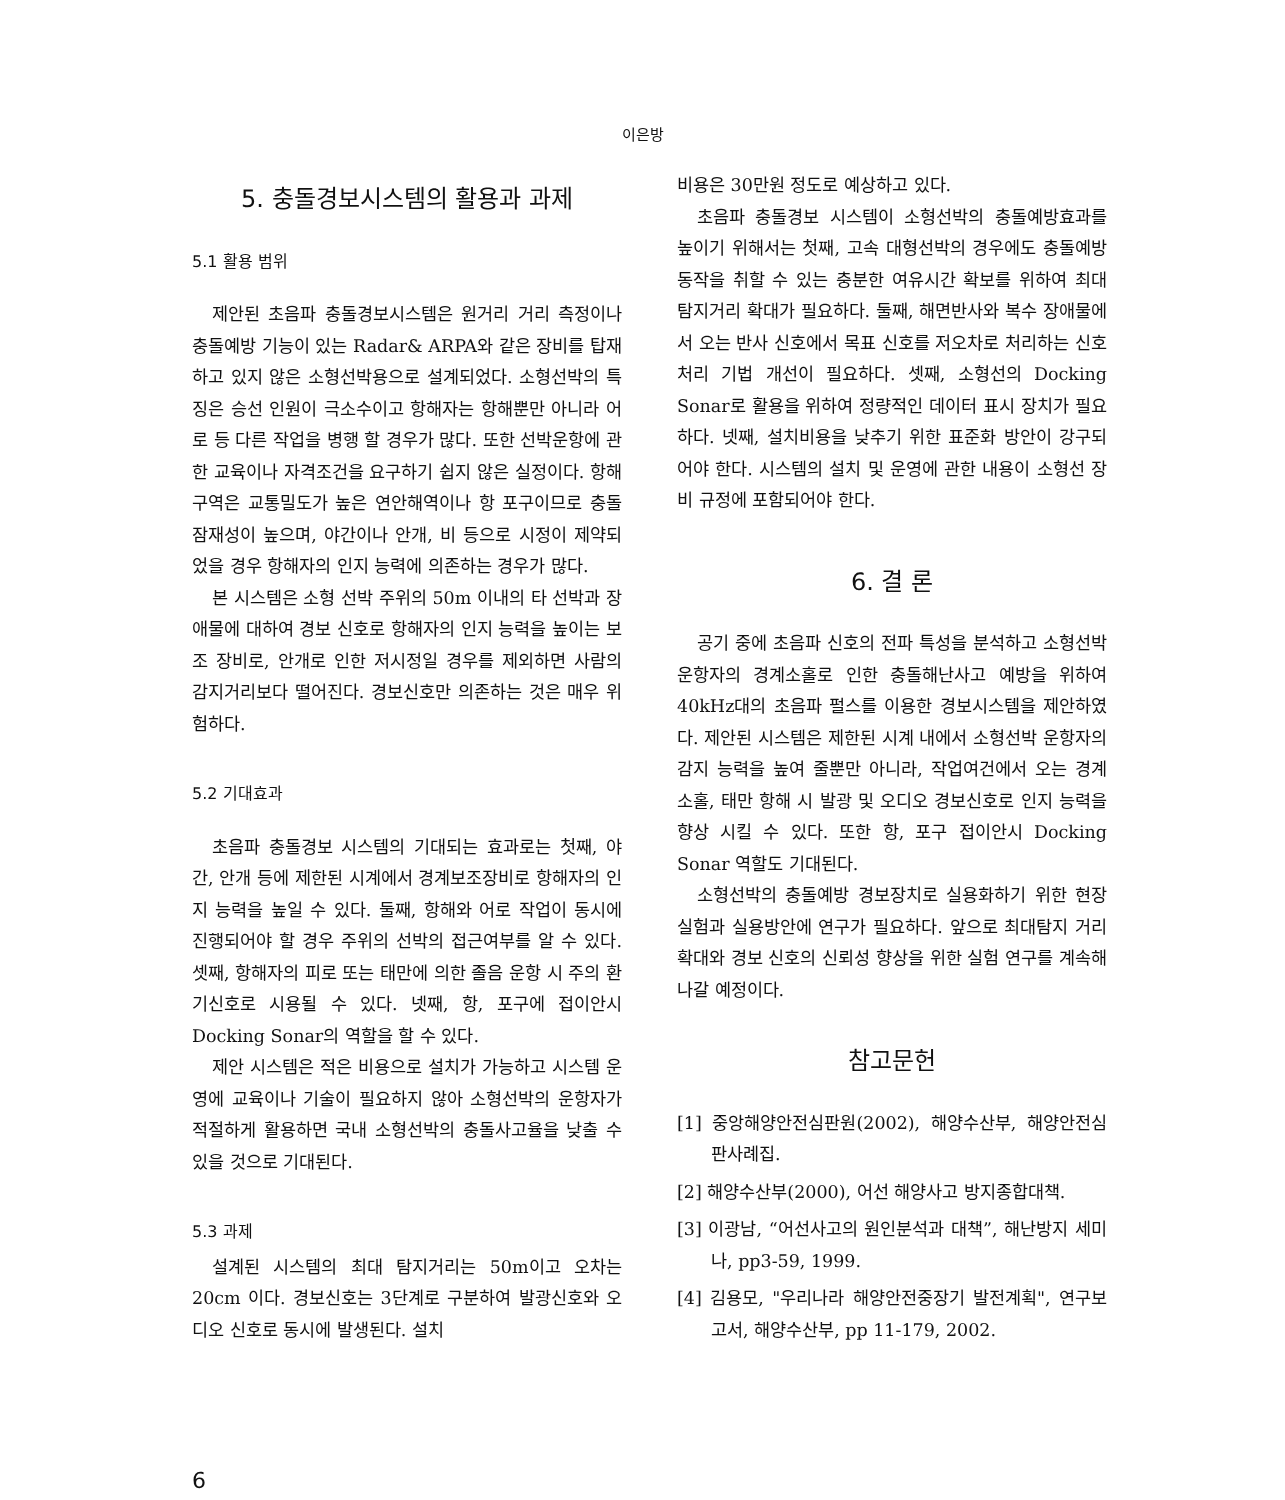이은방
5. 충돌경보시스템의 활용과 과제
5.1 활용 범위
제안된 초음파 충돌경보시스템은 원거리 거리 측정이나 충돌예방 기능이 있는 Radar& ARPA와 같은 장비를 탑재하고 있지 않은 소형선박용으로 설계되었다. 소형선박의 특징은 승선 인원이 극소수이고 항해자는 항해뿐만 아니라 어로 등 다른 작업을 병행 할 경우가 많다. 또한 선박운항에 관한 교육이나 자격조건을 요구하기 쉽지 않은 실정이다. 항해구역은 교통밀도가 높은 연안해역이나 항 포구이므로 충돌 잠재성이 높으며, 야간이나 안개, 비 등으로 시정이 제약되었을 경우 항해자의 인지 능력에 의존하는 경우가 많다.
본 시스템은 소형 선박 주위의 50m 이내의 타 선박과 장애물에 대하여 경보 신호로 항해자의 인지 능력을 높이는 보조 장비로, 안개로 인한 저시정일 경우를 제외하면 사람의 감지거리보다 떨어진다. 경보신호만 의존하는 것은 매우 위험하다.
5.2 기대효과
초음파 충돌경보 시스템의 기대되는 효과로는 첫째, 야간, 안개 등에 제한된 시계에서 경계보조장비로 항해자의 인지 능력을 높일 수 있다. 둘째, 항해와 어로 작업이 동시에 진행되어야 할 경우 주위의 선박의 접근여부를 알 수 있다. 셋째, 항해자의 피로 또는 태만에 의한 졸음 운항 시 주의 환기신호로 시용될 수 있다. 넷째, 항, 포구에 접이안시 Docking Sonar의 역할을 할 수 있다.
제안 시스템은 적은 비용으로 설치가 가능하고 시스템 운영에 교육이나 기술이 필요하지 않아 소형선박의 운항자가 적절하게 활용하면 국내 소형선박의 충돌사고율을 낮출 수 있을 것으로 기대된다.
5.3 과제
설계된 시스템의 최대 탐지거리는 50m이고 오차는 20cm 이다. 경보신호는 3단계로 구분하여 발광신호와 오디오 신호로 동시에 발생된다. 설치
비용은 30만원 정도로 예상하고 있다.
초음파 충돌경보 시스템이 소형선박의 충돌예방효과를 높이기 위해서는 첫째, 고속 대형선박의 경우에도 충돌예방동작을 취할 수 있는 충분한 여유시간 확보를 위하여 최대 탐지거리 확대가 필요하다. 둘째, 해면반사와 복수 장애물에서 오는 반사 신호에서 목표 신호를 저오차로 처리하는 신호처리 기법 개선이 필요하다. 셋째, 소형선의 Docking Sonar로 활용을 위하여 정량적인 데이터 표시 장치가 필요하다. 넷째, 설치비용을 낮추기 위한 표준화 방안이 강구되어야 한다. 시스템의 설치 및 운영에 관한 내용이 소형선 장비 규정에 포함되어야 한다.
6. 결 론
공기 중에 초음파 신호의 전파 특성을 분석하고 소형선박 운항자의 경계소홀로 인한 충돌해난사고 예방을 위하여 40kHz대의 초음파 펄스를 이용한 경보시스템을 제안하였다. 제안된 시스템은 제한된 시계 내에서 소형선박 운항자의 감지 능력을 높여 줄뿐만 아니라, 작업여건에서 오는 경계 소홀, 태만 항해 시 발광 및 오디오 경보신호로 인지 능력을 향상 시킬 수 있다. 또한 항, 포구 접이안시 Docking Sonar 역할도 기대된다.
소형선박의 충돌예방 경보장치로 실용화하기 위한 현장 실험과 실용방안에 연구가 필요하다. 앞으로 최대탐지 거리 확대와 경보 신호의 신뢰성 향상을 위한 실험 연구를 계속해 나갈 예정이다.
참고문헌
[1] 중앙해양안전심판원(2002), 해양수산부, 해양안전심판사례집.
[2] 해양수산부(2000), 어선 해양사고 방지종합대책.
[3] 이광남, “어선사고의 원인분석과 대책”, 해난방지 세미나, pp3-59, 1999.
[4] 김용모, "우리나라 해양안전중장기 발전계획", 연구보고서, 해양수산부, pp 11-179, 2002.
6